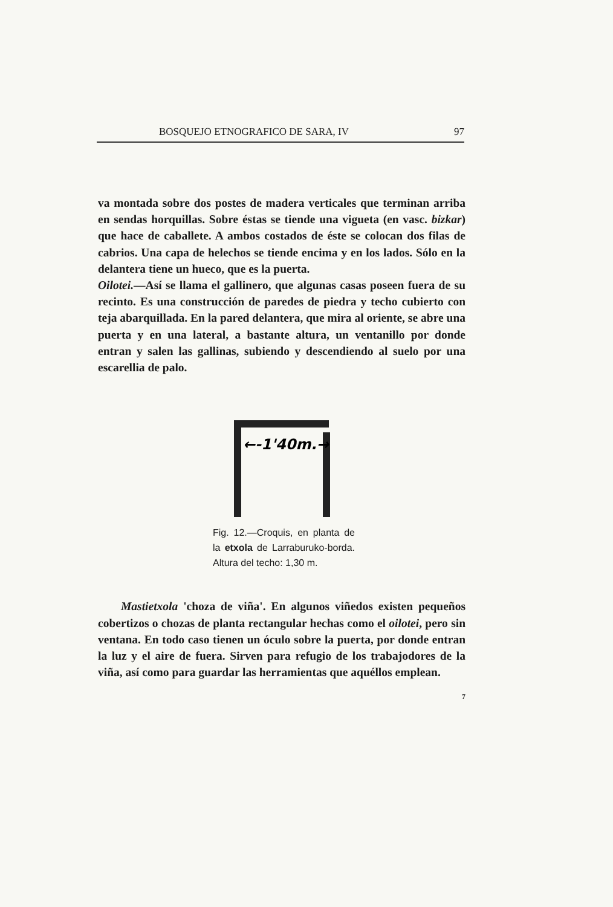BOSQUEJO ETNOGRAFICO DE SARA, IV 97
va montada sobre dos postes de madera verticales que terminan arriba en sendas horquillas. Sobre éstas se tiende una vigueta (en vasc. bizkar) que hace de caballete. A ambos costados de éste se colocan dos filas de cabrios. Una capa de helechos se tiende encima y en los lados. Sólo en la delantera tiene un hueco, que es la puerta.
Oilotei.—Así se llama el gallinero, que algunas casas poseen fuera de su recinto. Es una construcción de paredes de piedra y techo cubierto con teja abarquillada. En la pared delantera, que mira al oriente, se abre una puerta y en una lateral, a bastante altura, un ventanillo por donde entran y salen las gallinas, subiendo y descendiendo al suelo por una escarellia de palo.
←-1'40m.→
Fig. 12.—Croquis, en planta de la etxola de Larraburuko-borda. Altura del techo: 1,30 m.
Mastietxola 'choza de viña'. En algunos viñedos existen pequeños cobertizos o chozas de planta rectangular hechas como el oilotei, pero sin ventana. En todo caso tienen un óculo sobre la puerta, por donde entran la luz y el aire de fuera. Sirven para refugio de los trabajodores de la viña, así como para guardar las herramientas que aquéllos emplean.
7